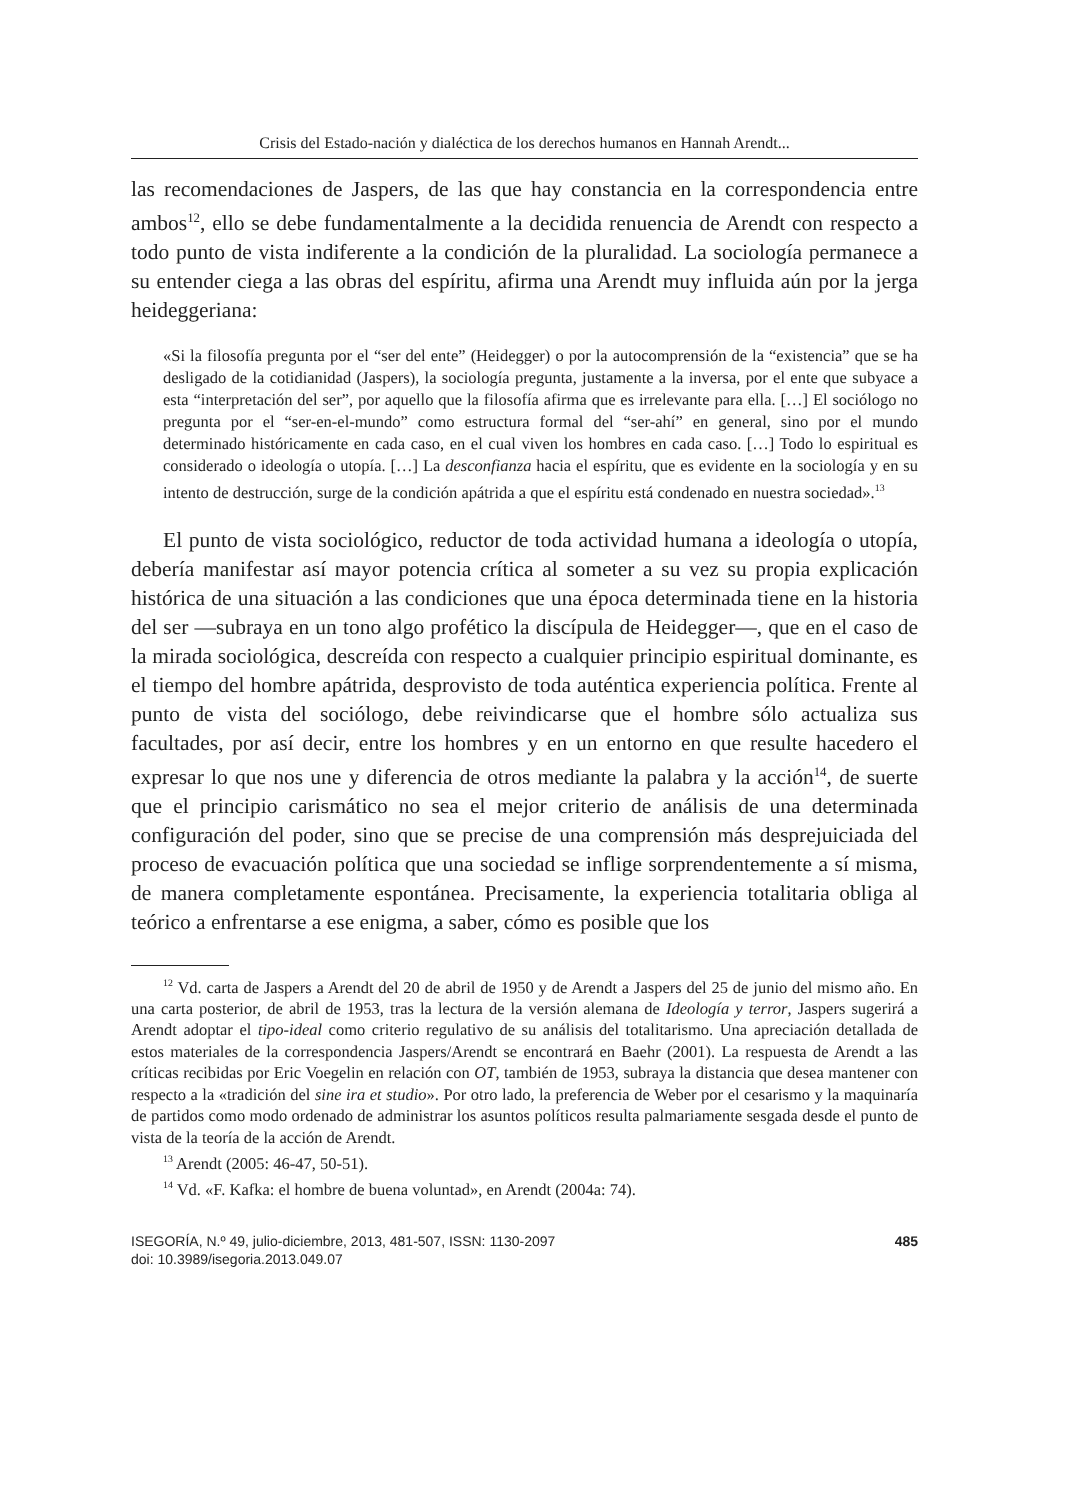Crisis del Estado-nación y dialéctica de los derechos humanos en Hannah Arendt...
las recomendaciones de Jaspers, de las que hay constancia en la correspondencia entre ambos<sup>12</sup>, ello se debe fundamentalmente a la decidida renuencia de Arendt con respecto a todo punto de vista indiferente a la condición de la pluralidad. La sociología permanece a su entender ciega a las obras del espíritu, afirma una Arendt muy influida aún por la jerga heideggeriana:
«Si la filosofía pregunta por el “ser del ente” (Heidegger) o por la autocomprensión de la “existencia” que se ha desligado de la cotidianidad (Jaspers), la sociología pregunta, justamente a la inversa, por el ente que subyace a esta “interpretación del ser”, por aquello que la filosofía afirma que es irrelevante para ella. […] El sociólogo no pregunta por el “ser-en-el-mundo” como estructura formal del “ser-ahí” en general, sino por el mundo determinado históricamente en cada caso, en el cual viven los hombres en cada caso. […] Todo lo espiritual es considerado o ideología o utopía. […] La desconfianza hacia el espíritu, que es evidente en la sociología y en su intento de destrucción, surge de la condición apátrida a que el espíritu está condenado en nuestra sociedad».<sup>13</sup>
El punto de vista sociológico, reductor de toda actividad humana a ideología o utopía, debería manifestar así mayor potencia crítica al someter a su vez su propia explicación histórica de una situación a las condiciones que una época determinada tiene en la historia del ser —subraya en un tono algo profético la discípula de Heidegger—, que en el caso de la mirada sociológica, descreída con respecto a cualquier principio espiritual dominante, es el tiempo del hombre apátrida, desprovisto de toda auténtica experiencia política. Frente al punto de vista del sociólogo, debe reivindicarse que el hombre sólo actualiza sus facultades, por así decir, entre los hombres y en un entorno en que resulte hacedero el expresar lo que nos une y diferencia de otros mediante la palabra y la acción<sup>14</sup>, de suerte que el principio carismático no sea el mejor criterio de análisis de una determinada configuración del poder, sino que se precise de una comprensión más desprejuiciada del proceso de evacuación política que una sociedad se inflige sorprendentemente a sí misma, de manera completamente espontánea. Precisamente, la experiencia totalitaria obliga al teórico a enfrentarse a ese enigma, a saber, cómo es posible que los
<sup>12</sup> Vd. carta de Jaspers a Arendt del 20 de abril de 1950 y de Arendt a Jaspers del 25 de junio del mismo año. En una carta posterior, de abril de 1953, tras la lectura de la versión alemana de Ideología y terror, Jaspers sugerirá a Arendt adoptar el tipo-ideal como criterio regulativo de su análisis del totalitarismo. Una apreciación detallada de estos materiales de la correspondencia Jaspers/Arendt se encontrará en Baehr (2001). La respuesta de Arendt a las críticas recibidas por Eric Voegelin en relación con OT, también de 1953, subraya la distancia que desea mantener con respecto a la «tradición del sine ira et studio». Por otro lado, la preferencia de Weber por el cesarismo y la maquinaría de partidos como modo ordenado de administrar los asuntos políticos resulta palmariamente sesgada desde el punto de vista de la teoría de la acción de Arendt.
<sup>13</sup> Arendt (2005: 46-47, 50-51).
<sup>14</sup> Vd. «F. Kafka: el hombre de buena voluntad», en Arendt (2004a: 74).
ISEGORÍA, N.º 49, julio-diciembre, 2013, 481-507, ISSN: 1130-2097
doi: 10.3989/isegoria.2013.049.07
485